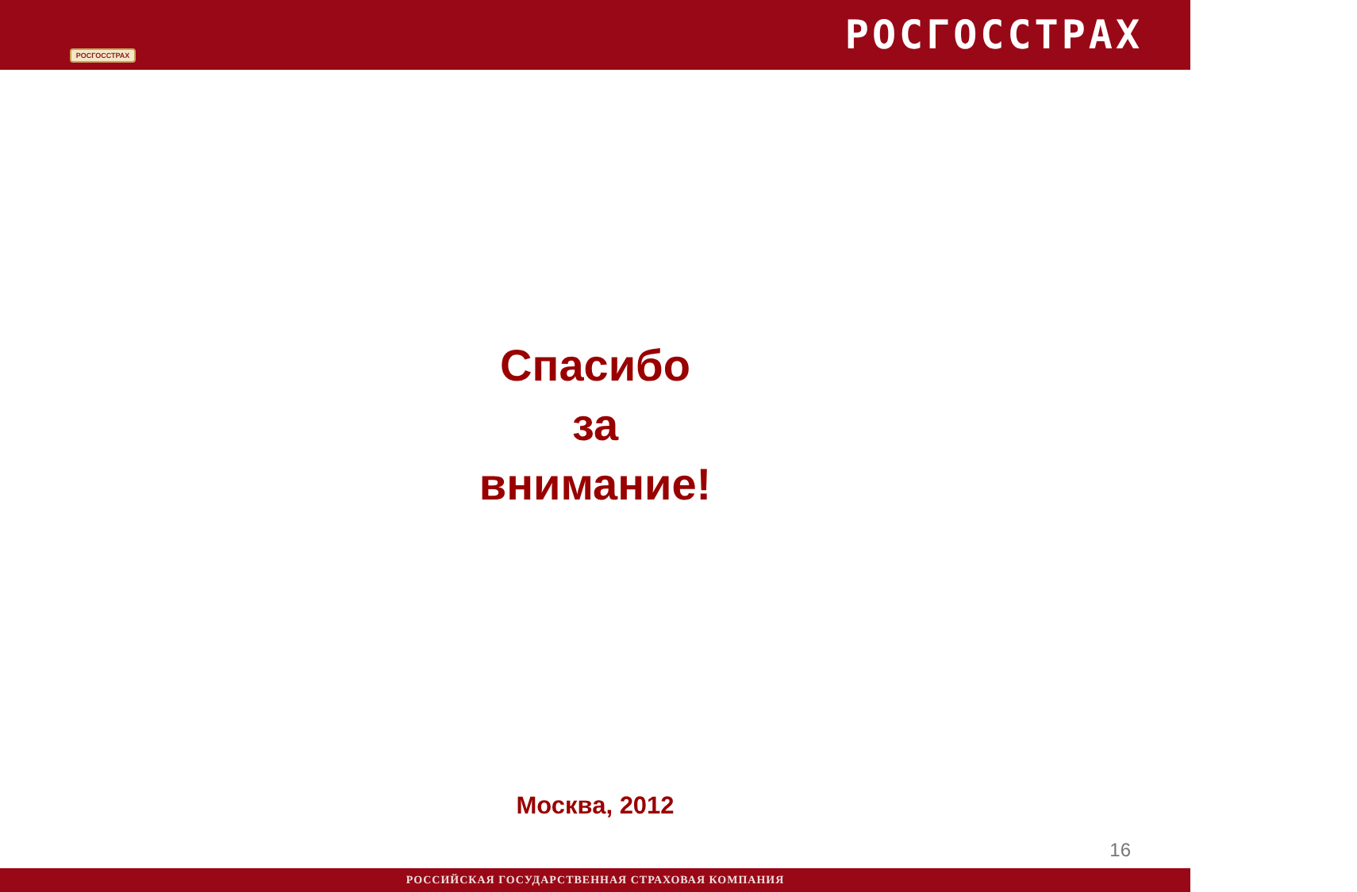РОСГОССТРАХ
РОСГОССТРАХ
Спасибо
за
внимание!
Москва, 2012
16
РОССИЙСКАЯ ГОСУДАРСТВЕННАЯ СТРАХОВАЯ КОМПАНИЯ